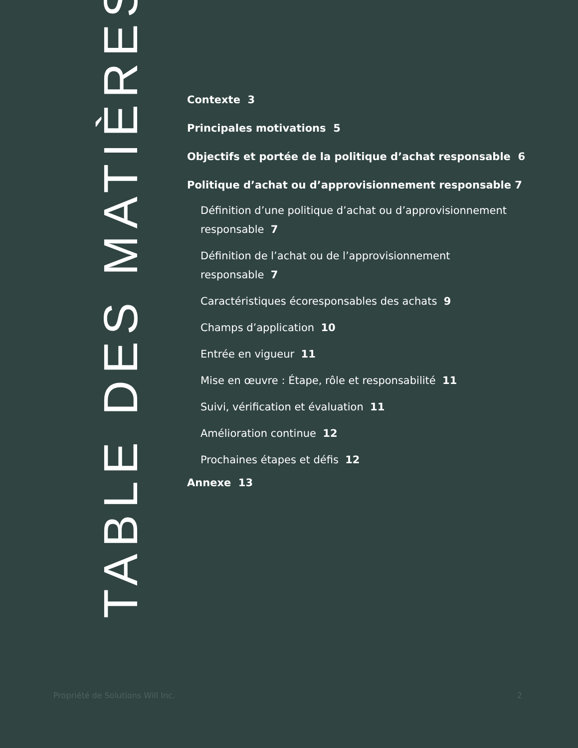TABLE DES MATIÈRES
Contexte 3
Principales motivations 5
Objectifs et portée de la politique d’achat responsable 6
Politique d’achat ou d’approvisionnement responsable 7
Définition d’une politique d’achat ou d’approvisionnement responsable 7
Définition de l’achat ou de l’approvisionnement
responsable 7
Caractéristiques écoresponsables des achats 9
Champs d’application 10
Entrée en vigueur 11
Mise en œuvre : Étape, rôle et responsabilité 11
Suivi, vérification et évaluation 11
Amélioration continue 12
Prochaines étapes et défis 12
Annexe 13
Propriété de Solutions Will Inc. 2